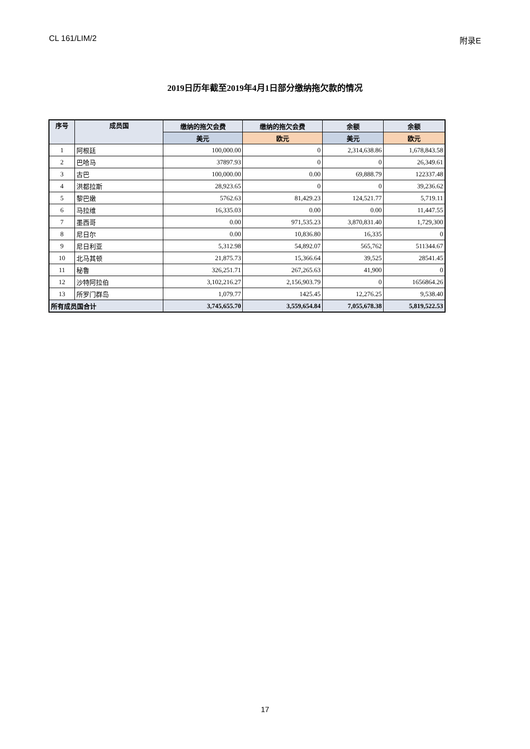CL 161/LIM/2 附录E
2019日历年截至2019年4月1日部分缴纳拖欠款的情况
| 序号 | 成员国 | 缴纳的拖欠会费 | 缴纳的拖欠会费 | 余额 | 余额 |
| --- | --- | --- | --- | --- | --- |
| | | 美元 | 欧元 | 美元 | 欧元 |
| 1 | 阿根廷 | 100,000.00 | 0 | 2,314,638.86 | 1,678,843.58 |
| 2 | 巴哈马 | 37897.93 | 0 | 0 | 26,349.61 |
| 3 | 古巴 | 100,000.00 | 0.00 | 69,888.79 | 122337.48 |
| 4 | 洪都拉斯 | 28,923.65 | 0 | 0 | 39,236.62 |
| 5 | 黎巴嫩 | 5762.63 | 81,429.23 | 124,521.77 | 5,719.11 |
| 6 | 马拉维 | 16,335.03 | 0.00 | 0.00 | 11,447.55 |
| 7 | 墨西哥 | 0.00 | 971,535.23 | 3,870,831.40 | 1,729,300 |
| 8 | 尼日尔 | 0.00 | 10,836.80 | 16,335 | 0 |
| 9 | 尼日利亚 | 5,312.98 | 54,892.07 | 565,762 | 511344.67 |
| 10 | 北马其顿 | 21,875.73 | 15,366.64 | 39,525 | 28541.45 |
| 11 | 秘鲁 | 326,251.71 | 267,265.63 | 41,900 | 0 |
| 12 | 沙特阿拉伯 | 3,102,216.27 | 2,156,903.79 | 0 | 1656864.26 |
| 13 | 所罗门群岛 | 1,079.77 | 1425.45 | 12,276.25 | 9,538.40 |
| 所有成员国合计 | | 3,745,655.70 | 3,559,654.84 | 7,055,678.38 | 5,819,522.53 |
17